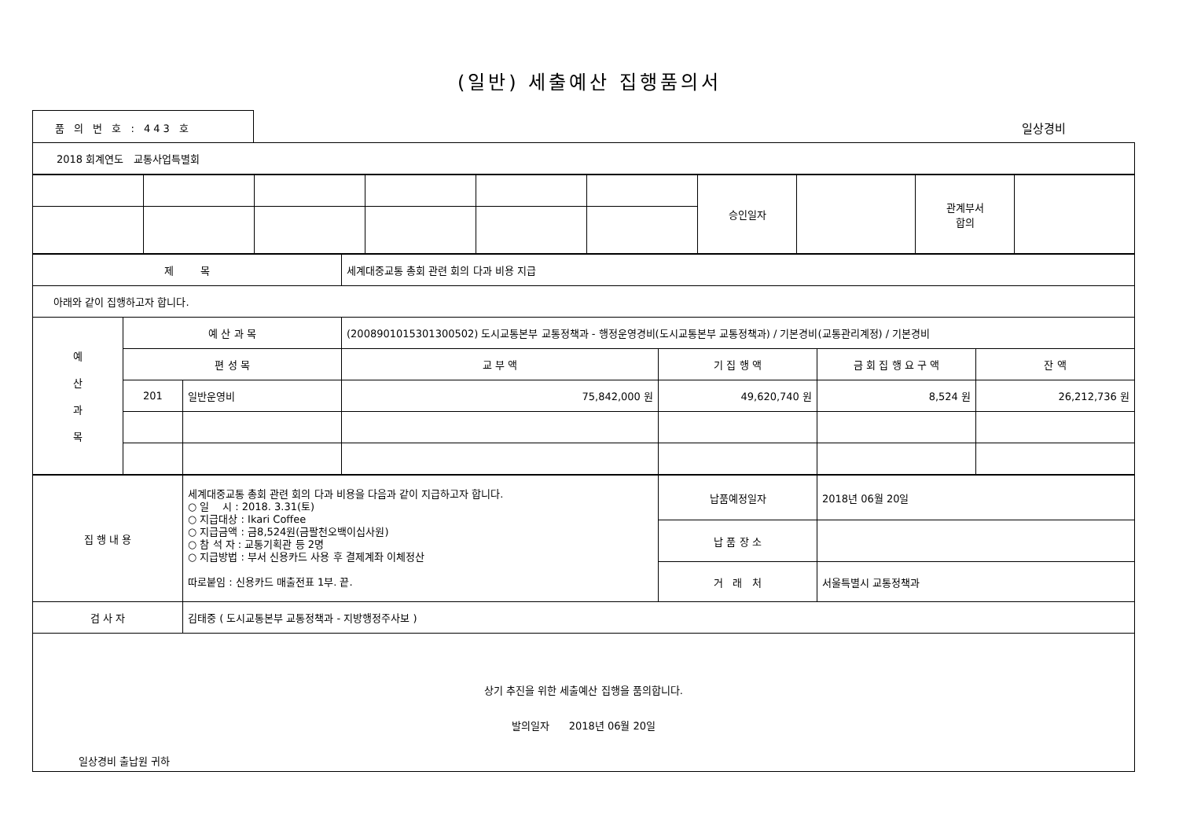(일반) 세출예산 집행품의서
품 의 번 호 : 443 호
일상경비
| 2018 회계연도 교통사업특별회 |
| | | | | | | 승인일자 | | 관계부서 합의 | |
| 제 목 | | | 세계대중교통 총회 관련 회의 다과 비용 지급 | | | |
| 아래와 같이 집행하고자 합니다. | | | | | | |
| 예 산 과 목 | 예 산 과 목 | | (2008901015301300502) 도시교통본부 교통정책과 - 행정운영경비(도시교통본부 교통정책과) / 기본경비(교통관리계정) / 기본경비 | | | |
| | 편 성 목 | | 교 부 액 | 기 집 행 액 | 금 회 집 행 요 구 액 | 잔 액 |
| | 201 | 일반운영비 | 75,842,000 원 | 49,620,740 원 | 8,524 원 | 26,212,736 원 |
| 집 행 내 용 | 세계대중교통 총회 관련 회의 다과 비용을 다음과 같이 지급하고자 합니다. ○ 일 시 : 2018. 3.31(토) ○ 지급대상 : Ikari Coffee ○ 지급금액 : 금8,524원(금팔천오백이십사원) ○ 참 석 자 : 교통기획관 등 2명 ○ 지급방법 : 부서 신용카드 사용 후 결제계좌 이체정산 따로붙임 : 신용카드 매출전표 1부. 끝. | 납품예정일자 | 2018년 06월 20일 |
| | | 납 품 장 소 | |
| | | 거 래 처 | 서울특별시 교통정책과 |
| 검 사 자 | 김태중 ( 도시교통본부 교통정책과 - 지방행정주사보 ) | | |
| 상기 추진을 위한 세출예산 집행을 품의합니다. 발의일자 2018년 06월 20일 일상경비 출납원 귀하 | | | |